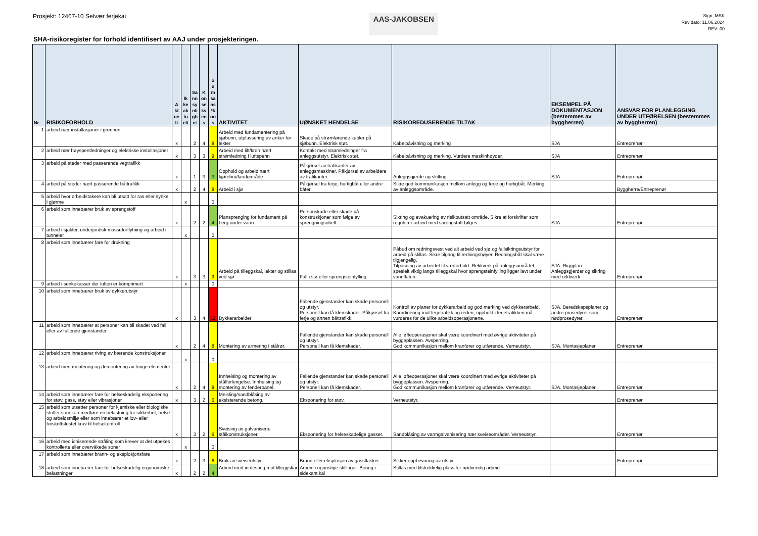Prosjekt: 12467-10 Selvær ferjekai
AAS-JAKOBSEN
Sign: MSK
Rev dato: 11.06.2024
REV: 00
SHA-risikoregister for forhold identifisert av AAJ under prosjekteringen.
| Nr | RISIKOFORHOLD | Aktuelt | Ikke aktuelt | Sannsynlighet | Konsekvens | Sum sans*kons | AKTIVITET | UØNSKET HENDELSE | RISIKOREDUSERENDE TILTAK | EKSEMPEL PÅ DOKUMENTASJON (bestemmes av byggherren) | ANSVAR FOR PLANLEGGING UNDER UTFØRELSEN (bestemmes av byggherren) |
| --- | --- | --- | --- | --- | --- | --- | --- | --- | --- | --- | --- |
| 1 | arbeid nær installasjoner i grunnen | x | | 2 | 4 | 8 | Arbeid med fundamentering på sjøbunn, utplassering av anker for lekter | Skade på strømførende kabler på sjøbunn. Elektrisk støt. | Kabelpåvisning og merking | SJA | Entreprenør |
| 2 | arbeid nær høyspentledninger og elektriske installasjoner | x | | 3 | 3 | 9 | Arbeid med lift/kran nært strømledning i luftspenn | Kontakt med strømledninger fra anleggsutstyr. Elektrisk støt. | Kabelpåvisning og merking. Vurdere maskinhøyder. | SJA | Entreprenør |
| 3 | arbeid på steder med passerende vegtrafikk | x | | 1 | 3 | 3 | Opphold og arbeid nært kjørebru/landområde | Påkjørsel av trafikanter av anleggsmaskiner. Påkjørsel av arbeidere av trafikanter. | Anleggsgjerde og skilting. | SJA | Entreprenør |
| 4 | arbeid på steder nært passerende båttrafikk | x | | 2 | 4 | 8 | Arbeid i sjø | Påkjørsel fra ferje, hurtigbåt eller andre båter. | Sikre god kommunikasjon mellom anlegg og ferje og hurtigbåt. Merking av anleggsområde. | | Byggherre/Entreprenør |
| 5 | arbeid hvor arbeidstakere kan bli utsatt for ras eller synke i gjørme | | x | | | 0 | | | | | |
| 6 | arbeid som innebærer bruk av sprengstoff | x | | 2 | 2 | 4 | Plansprenging for fundament på berg under vann | Personskade eller skade på konstruskjoner som følge av sprengningsuhell. | Sikring og evakuering av risikoutsatt område. Sikre at forskrifter som regulerer arbeid med sprengstoff følges. | SJA | Entreprenør |
| 7 | arbeid i sjakter, underjordisk masseforflytning og arbeid i tunneler | | x | | | 0 | | | | | |
| 8 | arbeid som innebærer fare for drukning | x | | 3 | 3 | 9 | Arbeid på tilleggskai, lekter og stillas ved sjø | Fall i sjø eller sprengsteinfylling. | Påbud om redningsvest ved alt arbeid ved sjø og fallsikringsutstyr for arbeid på stillas. Sikre tilgang til redningsbøyer. Redningsbåt skal være tilgjengelig. Tilpasning av arbeidet til værforhold. Rekkverk på anleggsområdet, spesielt viktig langs tilleggskai hvor sprengsteinfylling ligger lavt under vannflaten. | SJA. Riggplan. Anleggsgjerder og sikring med rekkverk | Entreprenør |
| 9 | arbeid i senkekasser der luften er komprimert | | x | | | 0 | | | | | |
| 10 | arbeid som innebærer bruk av dykkerutstyr | x | | 3 | 4 | 12 | Dykkerarbeider | Fallende gjenstander kan skade personell og utstyr. Personell kan få klemskader. Påkjørsel fra ferje og annen båttrafikk. | Kontroll av planer for dykkerarbeid og god merking ved dykkerarbeid. Koordinering mot ferjetrafikk og rederi, opphold i ferjetrafikken må vurderes for de ulike arbeidsoperasjonene. | SJA. Beredskapsplaner og andre prosedyrer som nødprosedyrer. | Entreprenør |
| 11 | arbeid som innebærer at personer kan bli skadet ved fall eller av fallende gjenstander | x | | 2 | 4 | 8 | Montering av armering i stålrør. | Fallende gjenstander kan skade personell og utstyr. Personell kan få klemskader. | Alle løfteoperasjoner skal være koordinert med øvrige aktiviteter på byggeplassen. Avsperring. God kommunikasjon mellom kranfører og utførende. Verneutstyr. | SJA. Montasjeplaner. | Entreprenør |
| 12 | arbeid som innebærer riving av bærende konstruksjoner | | x | | | 0 | | | | | |
| 13 | arbeid med montering og demontering av tunge elementer | x | | 2 | 4 | 8 | Innheising og montering av stålforlengelse. Innheising og montering av fenderpanel. | Fallende gjenstander kan skade personell og utstyr. Personell kan få klemskader. | Alle løfteoperasjoner skal være koordinert med øvrige aktiviteter på byggeplassen. Avsperring. God kommunikasjon mellom kranfører og utførende. Verneutstyr. | SJA. Montasjeplaner. | Entreprenør |
| 14 | arbeid som innebærer fare for helseskadelig eksponering for støv, gass, støy eller vibrasjoner | x | | 3 | 2 | 6 | Meisling/sandblåsing av eksisterende betong. | Eksponering for støv. | Verneutstyr. | | Entreprenør |
| 15 | arbeid som utsetter personer for kjemiske eller biologiske stoffer som kan medføre en belastning for sikkerhet, helse og arbeidsmiljø eller som innebærer et lov- eller forskriftsfestet krav til helsekontroll | x | | 3 | 2 | 6 | Sveising av galvaniserte stålkonstruksjoner. | Eksponering for helseskadelige gasser. | Sandblåsing av varmgalvanisering nær sveiseområder. Verneutstyr. | | Entreprenør |
| 16 | arbeid med ioniserende stråling som krever at det utpekes kontrollerte eller overvåkede soner | | x | | | 0 | | | | | |
| 17 | arbeid som innebærer brann- og eksplosjonsfare | x | | 2 | 3 | 6 | Bruk av sveiseutstyr | Brann eller eksplosjon av gassflasker. | Sikker oppbevaring av utstyr. | | Entreprenør |
| 18 | arbeid som innebærer fare for helseskadelig ergonomiske belastninger. | x | | 2 | 2 | 4 | Arbeid med innfesting mot tilleggskai | Arbeid i ugunstige stillinger. Boring i sidekant kai | Stillas med tilstrekkelig plass for nødvendig arbeid | | |